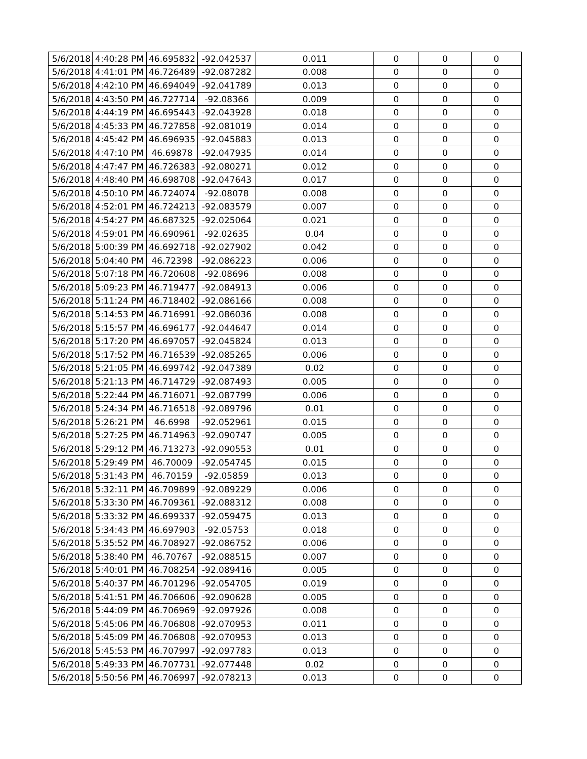| 5/6/2018 | 4:40:28 PM | 46.695832 | -92.042537 | 0.011 | 0 | 0 | 0 |
| 5/6/2018 | 4:41:01 PM | 46.726489 | -92.087282 | 0.008 | 0 | 0 | 0 |
| 5/6/2018 | 4:42:10 PM | 46.694049 | -92.041789 | 0.013 | 0 | 0 | 0 |
| 5/6/2018 | 4:43:50 PM | 46.727714 | -92.08366 | 0.009 | 0 | 0 | 0 |
| 5/6/2018 | 4:44:19 PM | 46.695443 | -92.043928 | 0.018 | 0 | 0 | 0 |
| 5/6/2018 | 4:45:33 PM | 46.727858 | -92.081019 | 0.014 | 0 | 0 | 0 |
| 5/6/2018 | 4:45:42 PM | 46.696935 | -92.045883 | 0.013 | 0 | 0 | 0 |
| 5/6/2018 | 4:47:10 PM | 46.69878 | -92.047935 | 0.014 | 0 | 0 | 0 |
| 5/6/2018 | 4:47:47 PM | 46.726383 | -92.080271 | 0.012 | 0 | 0 | 0 |
| 5/6/2018 | 4:48:40 PM | 46.698708 | -92.047643 | 0.017 | 0 | 0 | 0 |
| 5/6/2018 | 4:50:10 PM | 46.724074 | -92.08078 | 0.008 | 0 | 0 | 0 |
| 5/6/2018 | 4:52:01 PM | 46.724213 | -92.083579 | 0.007 | 0 | 0 | 0 |
| 5/6/2018 | 4:54:27 PM | 46.687325 | -92.025064 | 0.021 | 0 | 0 | 0 |
| 5/6/2018 | 4:59:01 PM | 46.690961 | -92.02635 | 0.04 | 0 | 0 | 0 |
| 5/6/2018 | 5:00:39 PM | 46.692718 | -92.027902 | 0.042 | 0 | 0 | 0 |
| 5/6/2018 | 5:04:40 PM | 46.72398 | -92.086223 | 0.006 | 0 | 0 | 0 |
| 5/6/2018 | 5:07:18 PM | 46.720608 | -92.08696 | 0.008 | 0 | 0 | 0 |
| 5/6/2018 | 5:09:23 PM | 46.719477 | -92.084913 | 0.006 | 0 | 0 | 0 |
| 5/6/2018 | 5:11:24 PM | 46.718402 | -92.086166 | 0.008 | 0 | 0 | 0 |
| 5/6/2018 | 5:14:53 PM | 46.716991 | -92.086036 | 0.008 | 0 | 0 | 0 |
| 5/6/2018 | 5:15:57 PM | 46.696177 | -92.044647 | 0.014 | 0 | 0 | 0 |
| 5/6/2018 | 5:17:20 PM | 46.697057 | -92.045824 | 0.013 | 0 | 0 | 0 |
| 5/6/2018 | 5:17:52 PM | 46.716539 | -92.085265 | 0.006 | 0 | 0 | 0 |
| 5/6/2018 | 5:21:05 PM | 46.699742 | -92.047389 | 0.02 | 0 | 0 | 0 |
| 5/6/2018 | 5:21:13 PM | 46.714729 | -92.087493 | 0.005 | 0 | 0 | 0 |
| 5/6/2018 | 5:22:44 PM | 46.716071 | -92.087799 | 0.006 | 0 | 0 | 0 |
| 5/6/2018 | 5:24:34 PM | 46.716518 | -92.089796 | 0.01 | 0 | 0 | 0 |
| 5/6/2018 | 5:26:21 PM | 46.6998 | -92.052961 | 0.015 | 0 | 0 | 0 |
| 5/6/2018 | 5:27:25 PM | 46.714963 | -92.090747 | 0.005 | 0 | 0 | 0 |
| 5/6/2018 | 5:29:12 PM | 46.713273 | -92.090553 | 0.01 | 0 | 0 | 0 |
| 5/6/2018 | 5:29:49 PM | 46.70009 | -92.054745 | 0.015 | 0 | 0 | 0 |
| 5/6/2018 | 5:31:43 PM | 46.70159 | -92.05859 | 0.013 | 0 | 0 | 0 |
| 5/6/2018 | 5:32:11 PM | 46.709899 | -92.089229 | 0.006 | 0 | 0 | 0 |
| 5/6/2018 | 5:33:30 PM | 46.709361 | -92.088312 | 0.008 | 0 | 0 | 0 |
| 5/6/2018 | 5:33:32 PM | 46.699337 | -92.059475 | 0.013 | 0 | 0 | 0 |
| 5/6/2018 | 5:34:43 PM | 46.697903 | -92.05753 | 0.018 | 0 | 0 | 0 |
| 5/6/2018 | 5:35:52 PM | 46.708927 | -92.086752 | 0.006 | 0 | 0 | 0 |
| 5/6/2018 | 5:38:40 PM | 46.70767 | -92.088515 | 0.007 | 0 | 0 | 0 |
| 5/6/2018 | 5:40:01 PM | 46.708254 | -92.089416 | 0.005 | 0 | 0 | 0 |
| 5/6/2018 | 5:40:37 PM | 46.701296 | -92.054705 | 0.019 | 0 | 0 | 0 |
| 5/6/2018 | 5:41:51 PM | 46.706606 | -92.090628 | 0.005 | 0 | 0 | 0 |
| 5/6/2018 | 5:44:09 PM | 46.706969 | -92.097926 | 0.008 | 0 | 0 | 0 |
| 5/6/2018 | 5:45:06 PM | 46.706808 | -92.070953 | 0.011 | 0 | 0 | 0 |
| 5/6/2018 | 5:45:09 PM | 46.706808 | -92.070953 | 0.013 | 0 | 0 | 0 |
| 5/6/2018 | 5:45:53 PM | 46.707997 | -92.097783 | 0.013 | 0 | 0 | 0 |
| 5/6/2018 | 5:49:33 PM | 46.707731 | -92.077448 | 0.02 | 0 | 0 | 0 |
| 5/6/2018 | 5:50:56 PM | 46.706997 | -92.078213 | 0.013 | 0 | 0 | 0 |